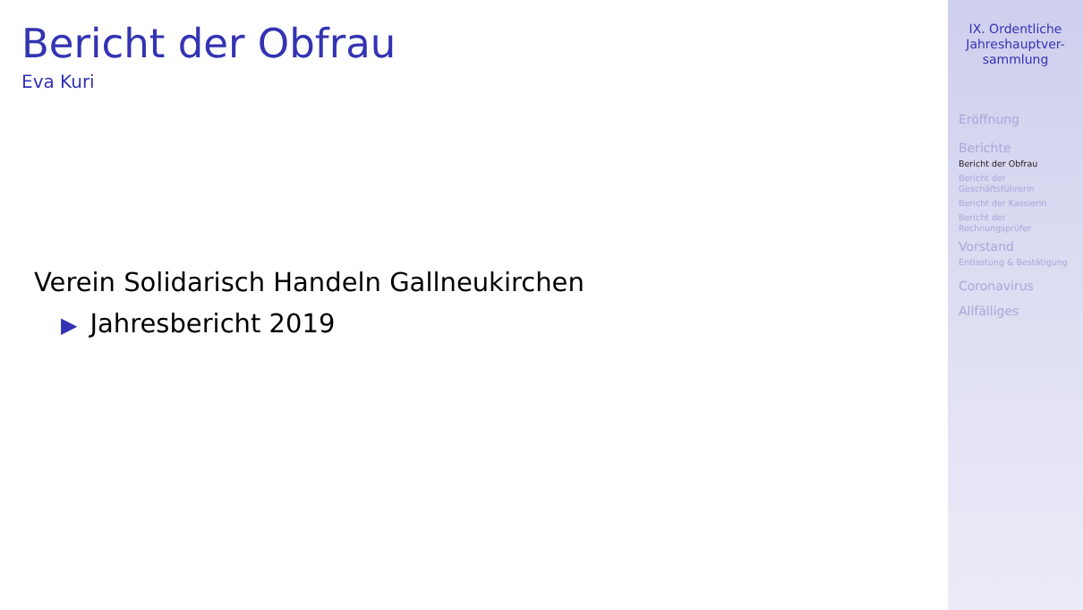Bericht der Obfrau
Eva Kuri
Verein Solidarisch Handeln Gallneukirchen
▶ Jahresbericht 2019
IX. Ordentliche
Jahreshauptver-
sammlung
Eröffnung
Berichte
Bericht der Obfrau
Bericht der
Geschäftsführerin
Bericht der Kassierin
Bericht der
Rechnungsprüfer
Vorstand
Entlastung & Bestätigung
Coronavirus
Allfälliges